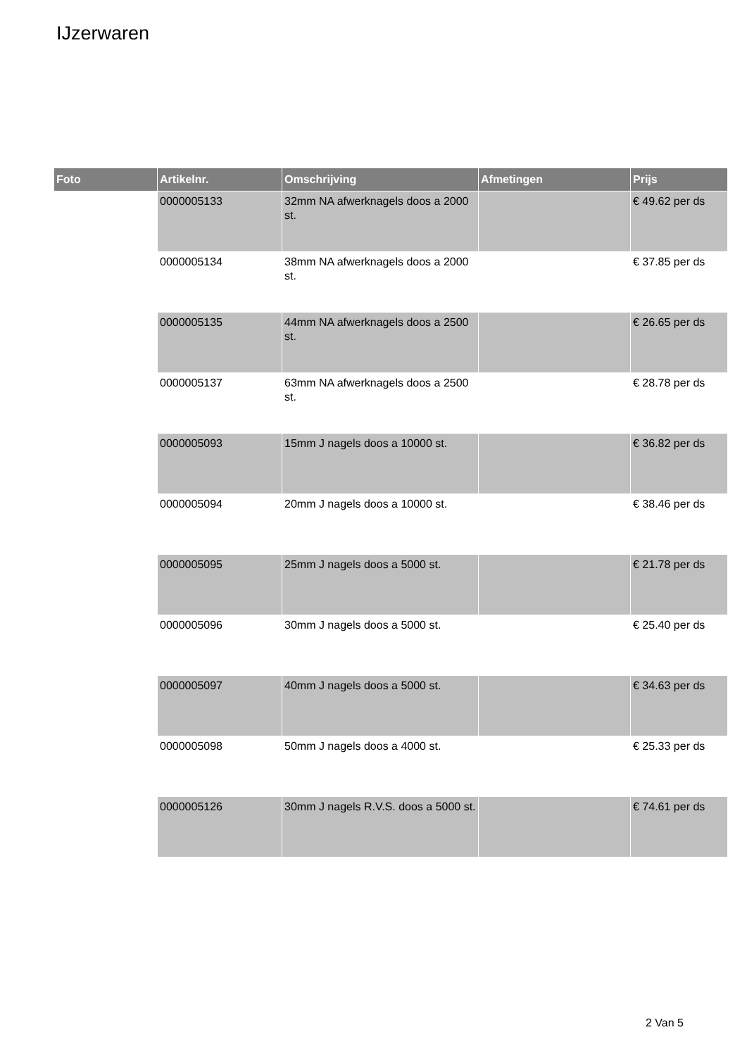IJzerwaren
| Foto | Artikelnr. | Omschrijving | Afmetingen | Prijs |
| --- | --- | --- | --- | --- |
| | 0000005133 | 32mm NA afwerknagels doos a 2000 st. | | € 49.62 per ds |
| | 0000005134 | 38mm NA afwerknagels doos a 2000 st. | | € 37.85 per ds |
| | 0000005135 | 44mm NA afwerknagels doos a 2500 st. | | € 26.65 per ds |
| | 0000005137 | 63mm NA afwerknagels doos a 2500 st. | | € 28.78 per ds |
| | 0000005093 | 15mm J nagels doos a 10000 st. | | € 36.82 per ds |
| | 0000005094 | 20mm J nagels doos a 10000 st. | | € 38.46 per ds |
| | 0000005095 | 25mm J nagels doos a 5000 st. | | € 21.78 per ds |
| | 0000005096 | 30mm J nagels doos a 5000 st. | | € 25.40 per ds |
| | 0000005097 | 40mm J nagels doos a 5000 st. | | € 34.63 per ds |
| | 0000005098 | 50mm J nagels doos a 4000 st. | | € 25.33 per ds |
| | 0000005126 | 30mm J nagels R.V.S. doos a 5000 st. | | € 74.61 per ds |
2 Van 5